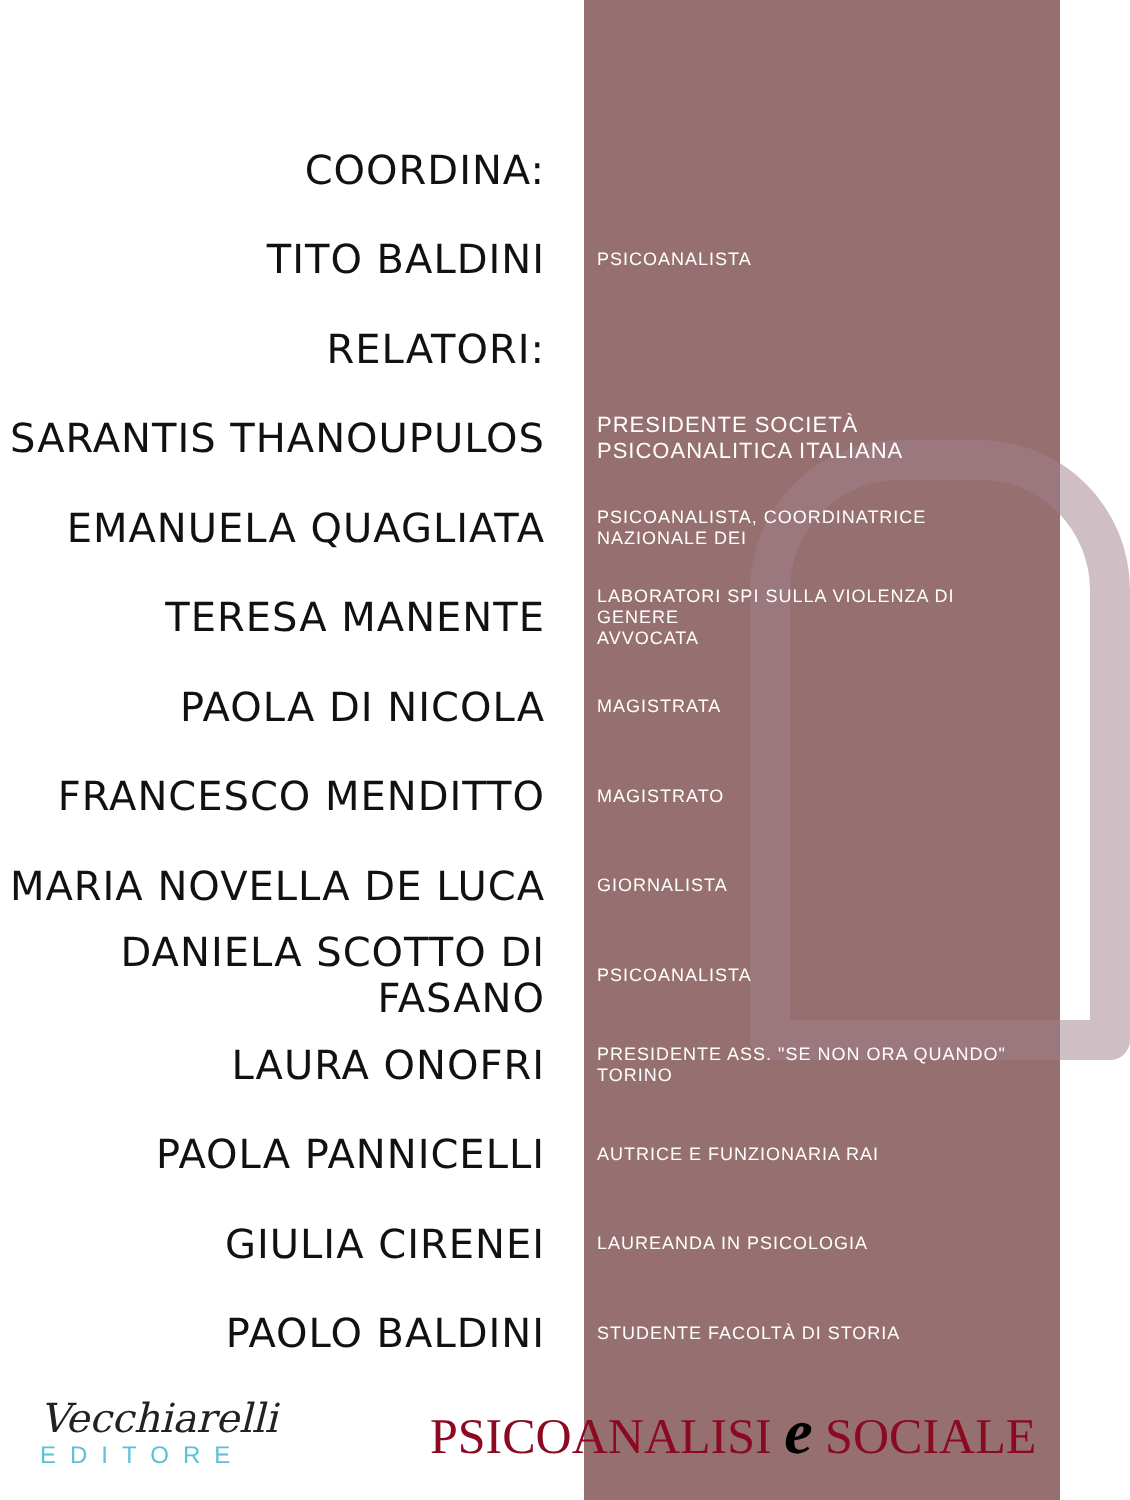COORDINA:
TITO BALDINI
PSICOANALISTA
RELATORI:
SARANTIS THANOUPULOS
PRESIDENTE SOCIETÀ PSICOANALITICA ITALIANA
EMANUELA QUAGLIATA
PSICOANALISTA, COORDINATRICE NAZIONALE DEI
TERESA MANENTE
LABORATORI SPI SULLA VIOLENZA DI GENERE
AVVOCATA
PAOLA DI NICOLA
MAGISTRATA
FRANCESCO MENDITTO
MAGISTRATO
MARIA NOVELLA DE LUCA
GIORNALISTA
DANIELA SCOTTO DI FASANO
PSICOANALISTA
LAURA ONOFRI
PRESIDENTE ASS. "SE NON ORA QUANDO" TORINO
PAOLA PANNICELLI
AUTRICE E FUNZIONARIA RAI
GIULIA CIRENEI
LAUREANDA IN PSICOLOGIA
PAOLO BALDINI
STUDENTE FACOLTÀ DI STORIA
Vecchiarelli
EDITORE
PSICOANALISI e SOCIALE